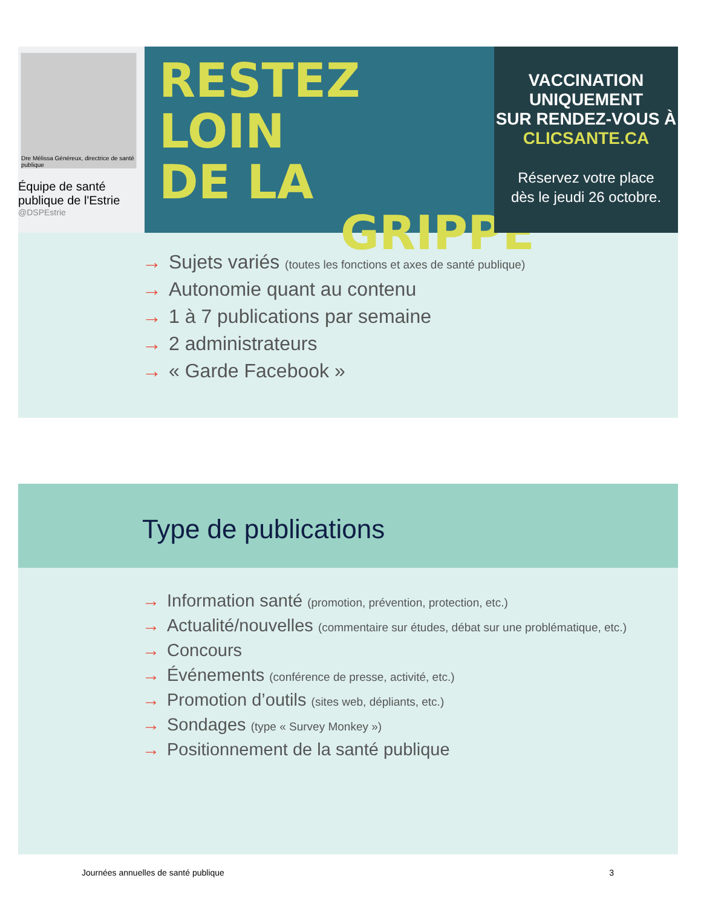Dre Mélissa Généreux, directrice de santé publique
Équipe de santé publique de l'Estrie
@DSPEstrie
RESTEZ LOIN
DE LA
GRIPPE
VACCINATION UNIQUEMENT
SUR RENDEZ-VOUS À
CLICSANTE.CA
Réservez votre place
dès le jeudi 26 octobre.
→ Sujets variés (toutes les fonctions et axes de santé publique)
→ Autonomie quant au contenu
→ 1 à 7 publications par semaine
→ 2 administrateurs
→ « Garde Facebook »
Type de publications
→ Information santé (promotion, prévention, protection, etc.)
→ Actualité/nouvelles (commentaire sur études, débat sur une problématique, etc.)
→ Concours
→ Événements (conférence de presse, activité, etc.)
→ Promotion d’outils (sites web, dépliants, etc.)
→ Sondages (type « Survey Monkey »)
→ Positionnement de la santé publique
Journées annuelles de santé publique 3